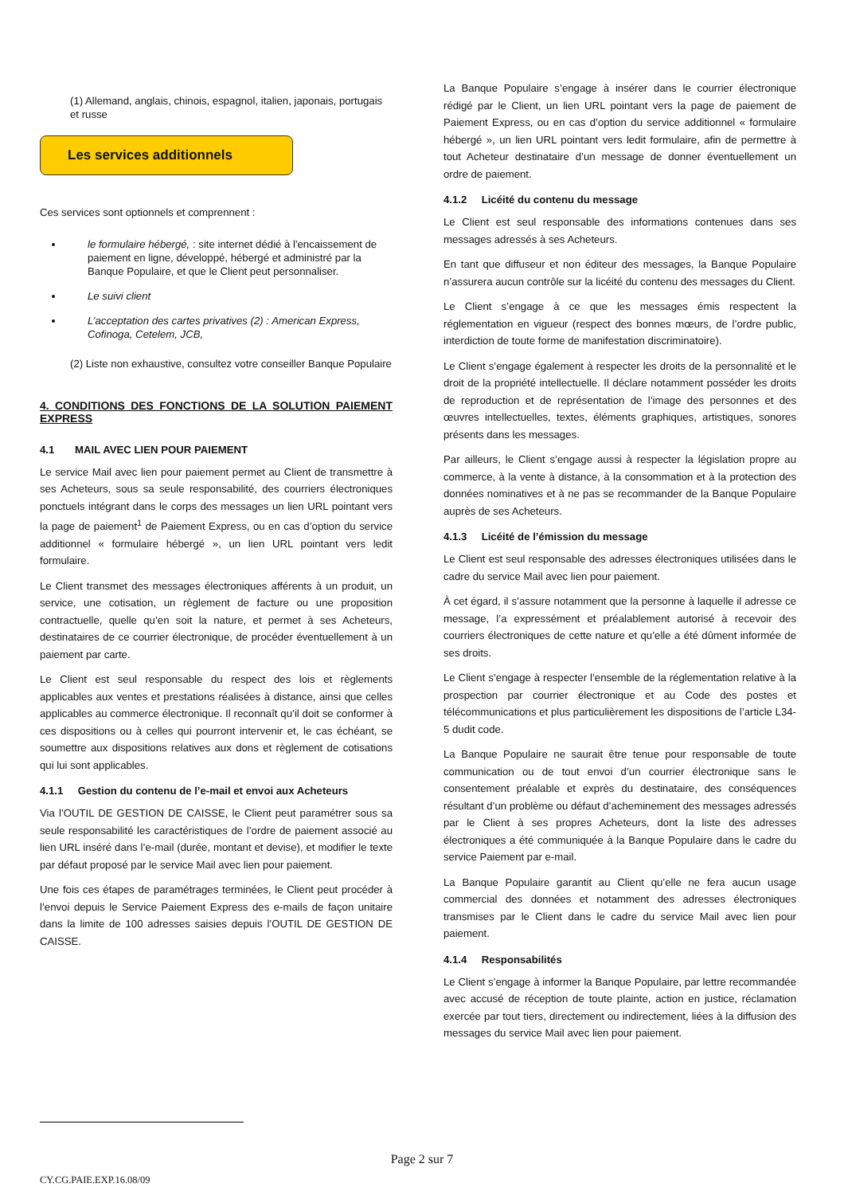(1) Allemand, anglais, chinois, espagnol, italien, japonais, portugais et russe
Les services additionnels
Ces services sont optionnels et comprennent :
le formulaire hébergé, : site internet dédié à l'encaissement de paiement en ligne, développé, hébergé et administré par la Banque Populaire, et que le Client peut personnaliser.
Le suivi client
L’acceptation des cartes privatives (2) : American Express, Cofinoga, Cetelem, JCB,
(2) Liste non exhaustive, consultez votre conseiller Banque Populaire
4. CONDITIONS DES FONCTIONS DE LA SOLUTION PAIEMENT EXPRESS
4.1 MAIL AVEC LIEN POUR PAIEMENT
Le service Mail avec lien pour paiement permet au Client de transmettre à ses Acheteurs, sous sa seule responsabilité, des courriers électroniques ponctuels intégrant dans le corps des messages un lien URL pointant vers la page de paiement<sup>1</sup> de Paiement Express, ou en cas d’option du service additionnel « formulaire hébergé », un lien URL pointant vers ledit formulaire.
Le Client transmet des messages électroniques afférents à un produit, un service, une cotisation, un règlement de facture ou une proposition contractuelle, quelle qu’en soit la nature, et permet à ses Acheteurs, destinataires de ce courrier électronique, de procéder éventuellement à un paiement par carte.
Le Client est seul responsable du respect des lois et règlements applicables aux ventes et prestations réalisées à distance, ainsi que celles applicables au commerce électronique. Il reconnaît qu’il doit se conformer à ces dispositions ou à celles qui pourront intervenir et, le cas échéant, se soumettre aux dispositions relatives aux dons et règlement de cotisations qui lui sont applicables.
4.1.1 Gestion du contenu de l’e-mail et envoi aux Acheteurs
Via l’OUTIL DE GESTION DE CAISSE, le Client peut paramétrer sous sa seule responsabilité les caractéristiques de l’ordre de paiement associé au lien URL inséré dans l’e-mail (durée, montant et devise), et modifier le texte par défaut proposé par le service Mail avec lien pour paiement.
Une fois ces étapes de paramétrages terminées, le Client peut procéder à l’envoi depuis le Service Paiement Express des e-mails de façon unitaire dans la limite de 100 adresses saisies depuis l’OUTIL DE GESTION DE CAISSE.
La Banque Populaire s’engage à insérer dans le courrier électronique rédigé par le Client, un lien URL pointant vers la page de paiement de Paiement Express, ou en cas d’option du service additionnel « formulaire hébergé », un lien URL pointant vers ledit formulaire, afin de permettre à tout Acheteur destinataire d’un message de donner éventuellement un ordre de paiement.
4.1.2 Licéité du contenu du message
Le Client est seul responsable des informations contenues dans ses messages adressés à ses Acheteurs.
En tant que diffuseur et non éditeur des messages, la Banque Populaire n’assurera aucun contrôle sur la licéité du contenu des messages du Client.
Le Client s’engage à ce que les messages émis respectent la réglementation en vigueur (respect des bonnes mœurs, de l’ordre public, interdiction de toute forme de manifestation discriminatoire).
Le Client s’engage également à respecter les droits de la personnalité et le droit de la propriété intellectuelle. Il déclare notamment posséder les droits de reproduction et de représentation de l’image des personnes et des œuvres intellectuelles, textes, éléments graphiques, artistiques, sonores présents dans les messages.
Par ailleurs, le Client s’engage aussi à respecter la législation propre au commerce, à la vente à distance, à la consommation et à la protection des données nominatives et à ne pas se recommander de la Banque Populaire auprès de ses Acheteurs.
4.1.3 Licéité de l’émission du message
Le Client est seul responsable des adresses électroniques utilisées dans le cadre du service Mail avec lien pour paiement.
À cet égard, il s’assure notamment que la personne à laquelle il adresse ce message, l’a expressément et préalablement autorisé à recevoir des courriers électroniques de cette nature et qu’elle a été dûment informée de ses droits.
Le Client s’engage à respecter l’ensemble de la réglementation relative à la prospection par courrier électronique et au Code des postes et télécommunications et plus particulièrement les dispositions de l’article L34-5 dudit code.
La Banque Populaire ne saurait être tenue pour responsable de toute communication ou de tout envoi d’un courrier électronique sans le consentement préalable et exprès du destinataire, des conséquences résultant d’un problème ou défaut d’acheminement des messages adressés par le Client à ses propres Acheteurs, dont la liste des adresses électroniques a été communiquée à la Banque Populaire dans le cadre du service Paiement par e-mail.
La Banque Populaire garantit au Client qu’elle ne fera aucun usage commercial des données et notamment des adresses électroniques transmises par le Client dans le cadre du service Mail avec lien pour paiement.
4.1.4 Responsabilités
Le Client s’engage à informer la Banque Populaire, par lettre recommandée avec accusé de réception de toute plainte, action en justice, réclamation exercée par tout tiers, directement ou indirectement, liées à la diffusion des messages du service Mail avec lien pour paiement.
Page 2 sur 7
CY.CG.PAIE.EXP.16.08/09